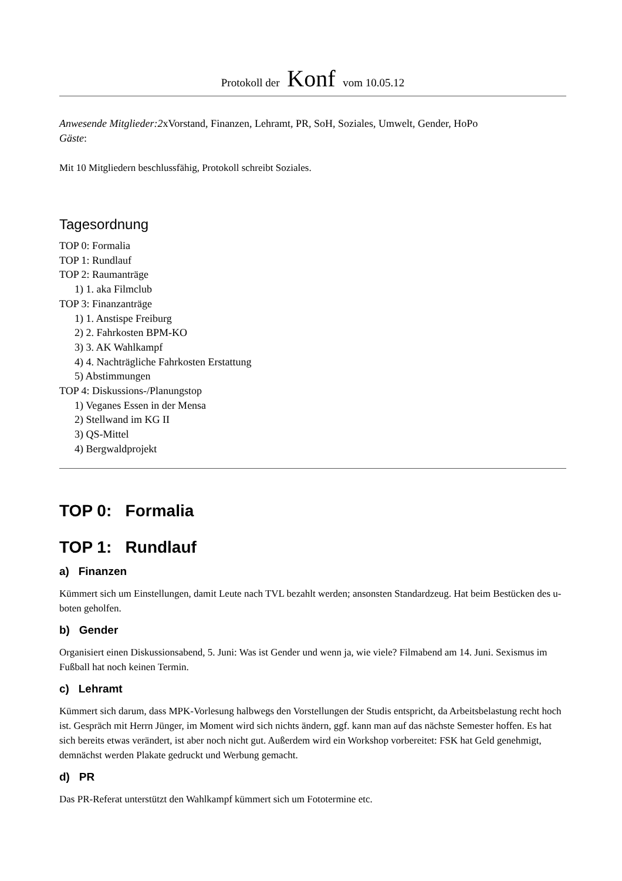Protokoll der Konf vom 10.05.12
Anwesende Mitglieder:2xVorstand, Finanzen, Lehramt, PR, SoH, Soziales, Umwelt, Gender, HoPo
Gäste:
Mit 10 Mitgliedern beschlussfähig, Protokoll schreibt Soziales.
Tagesordnung
TOP 0: Formalia
TOP 1: Rundlauf
TOP 2: Raumanträge
1) 1. aka Filmclub
TOP 3: Finanzanträge
1) 1. Anstispe Freiburg
2) 2. Fahrkosten BPM-KO
3) 3. AK Wahlkampf
4) 4. Nachträgliche Fahrkosten Erstattung
5) Abstimmungen
TOP 4: Diskussions-/Planungstop
1) Veganes Essen in der Mensa
2) Stellwand im KG II
3) QS-Mittel
4) Bergwaldprojekt
TOP 0: Formalia
TOP 1: Rundlauf
a) Finanzen
Kümmert sich um Einstellungen, damit Leute nach TVL bezahlt werden; ansonsten Standardzeug. Hat beim Bestücken des u-boten geholfen.
b) Gender
Organisiert einen Diskussionsabend, 5. Juni: Was ist Gender und wenn ja, wie viele? Filmabend am 14. Juni. Sexismus im Fußball hat noch keinen Termin.
c) Lehramt
Kümmert sich darum, dass MPK-Vorlesung halbwegs den Vorstellungen der Studis entspricht, da Arbeitsbelastung recht hoch ist. Gespräch mit Herrn Jünger, im Moment wird sich nichts ändern, ggf. kann man auf das nächste Semester hoffen. Es hat sich bereits etwas verändert, ist aber noch nicht gut. Außerdem wird ein Workshop vorbereitet: FSK hat Geld genehmigt, demnächst werden Plakate gedruckt und Werbung gemacht.
d) PR
Das PR-Referat unterstützt den Wahlkampf kümmert sich um Fototermine etc.